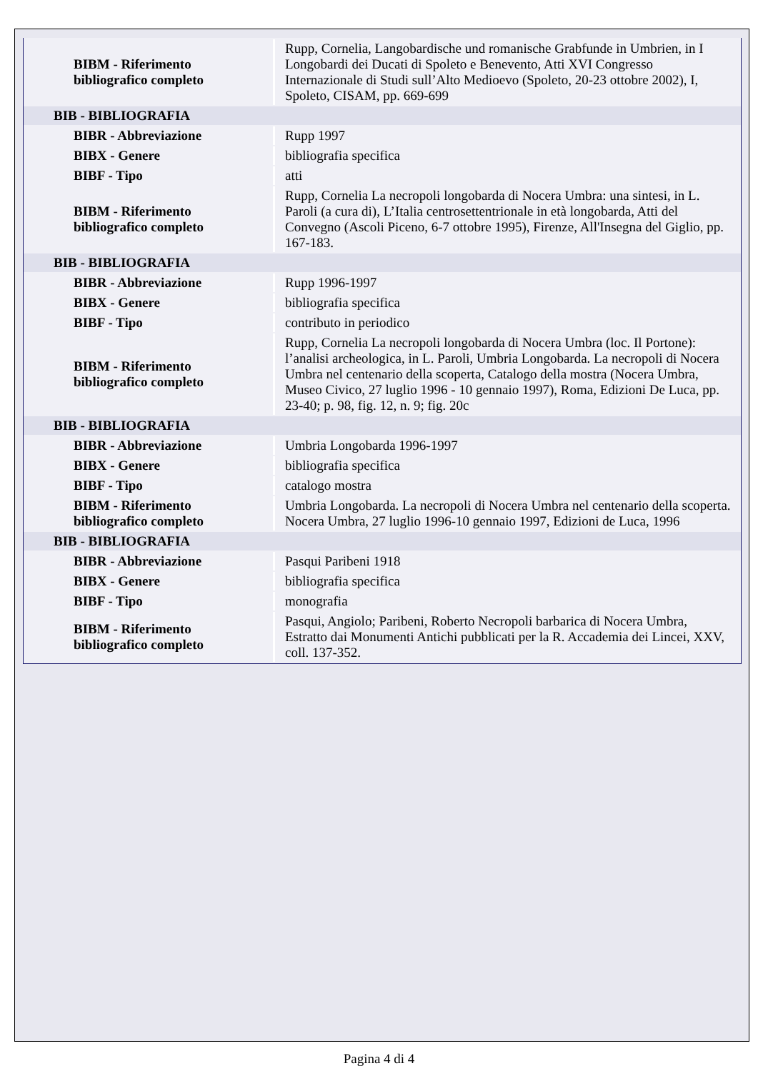| BIBM - Riferimento bibliografico completo | Rupp, Cornelia, Langobardische und romanische Grabfunde in Umbrien, in I Longobardi dei Ducati di Spoleto e Benevento, Atti XVI Congresso Internazionale di Studi sull’Alto Medioevo (Spoleto, 20-23 ottobre 2002), I, Spoleto, CISAM, pp. 669-699 |
| BIB - BIBLIOGRAFIA | |
| BIBR - Abbreviazione | Rupp 1997 |
| BIBX - Genere | bibliografia specifica |
| BIBF - Tipo | atti |
| BIBM - Riferimento bibliografico completo | Rupp, Cornelia La necropoli longobarda di Nocera Umbra: una sintesi, in L. Paroli (a cura di), L’Italia centrosettentrionale in età longobarda, Atti del Convegno (Ascoli Piceno, 6-7 ottobre 1995), Firenze, All'Insegna del Giglio, pp. 167-183. |
| BIB - BIBLIOGRAFIA | |
| BIBR - Abbreviazione | Rupp 1996-1997 |
| BIBX - Genere | bibliografia specifica |
| BIBF - Tipo | contributo in periodico |
| BIBM - Riferimento bibliografico completo | Rupp, Cornelia La necropoli longobarda di Nocera Umbra (loc. Il Portone): l’analisi archeologica, in L. Paroli, Umbria Longobarda. La necropoli di Nocera Umbra nel centenario della scoperta, Catalogo della mostra (Nocera Umbra, Museo Civico, 27 luglio 1996 - 10 gennaio 1997), Roma, Edizioni De Luca, pp. 23-40; p. 98, fig. 12, n. 9; fig. 20c |
| BIB - BIBLIOGRAFIA | |
| BIBR - Abbreviazione | Umbria Longobarda 1996-1997 |
| BIBX - Genere | bibliografia specifica |
| BIBF - Tipo | catalogo mostra |
| BIBM - Riferimento bibliografico completo | Umbria Longobarda. La necropoli di Nocera Umbra nel centenario della scoperta. Nocera Umbra, 27 luglio 1996-10 gennaio 1997, Edizioni de Luca, 1996 |
| BIB - BIBLIOGRAFIA | |
| BIBR - Abbreviazione | Pasqui Paribeni 1918 |
| BIBX - Genere | bibliografia specifica |
| BIBF - Tipo | monografia |
| BIBM - Riferimento bibliografico completo | Pasqui, Angiolo; Paribeni, Roberto Necropoli barbarica di Nocera Umbra, Estratto dai Monumenti Antichi pubblicati per la R. Accademia dei Lincei, XXV, coll. 137-352. |
Pagina 4 di 4